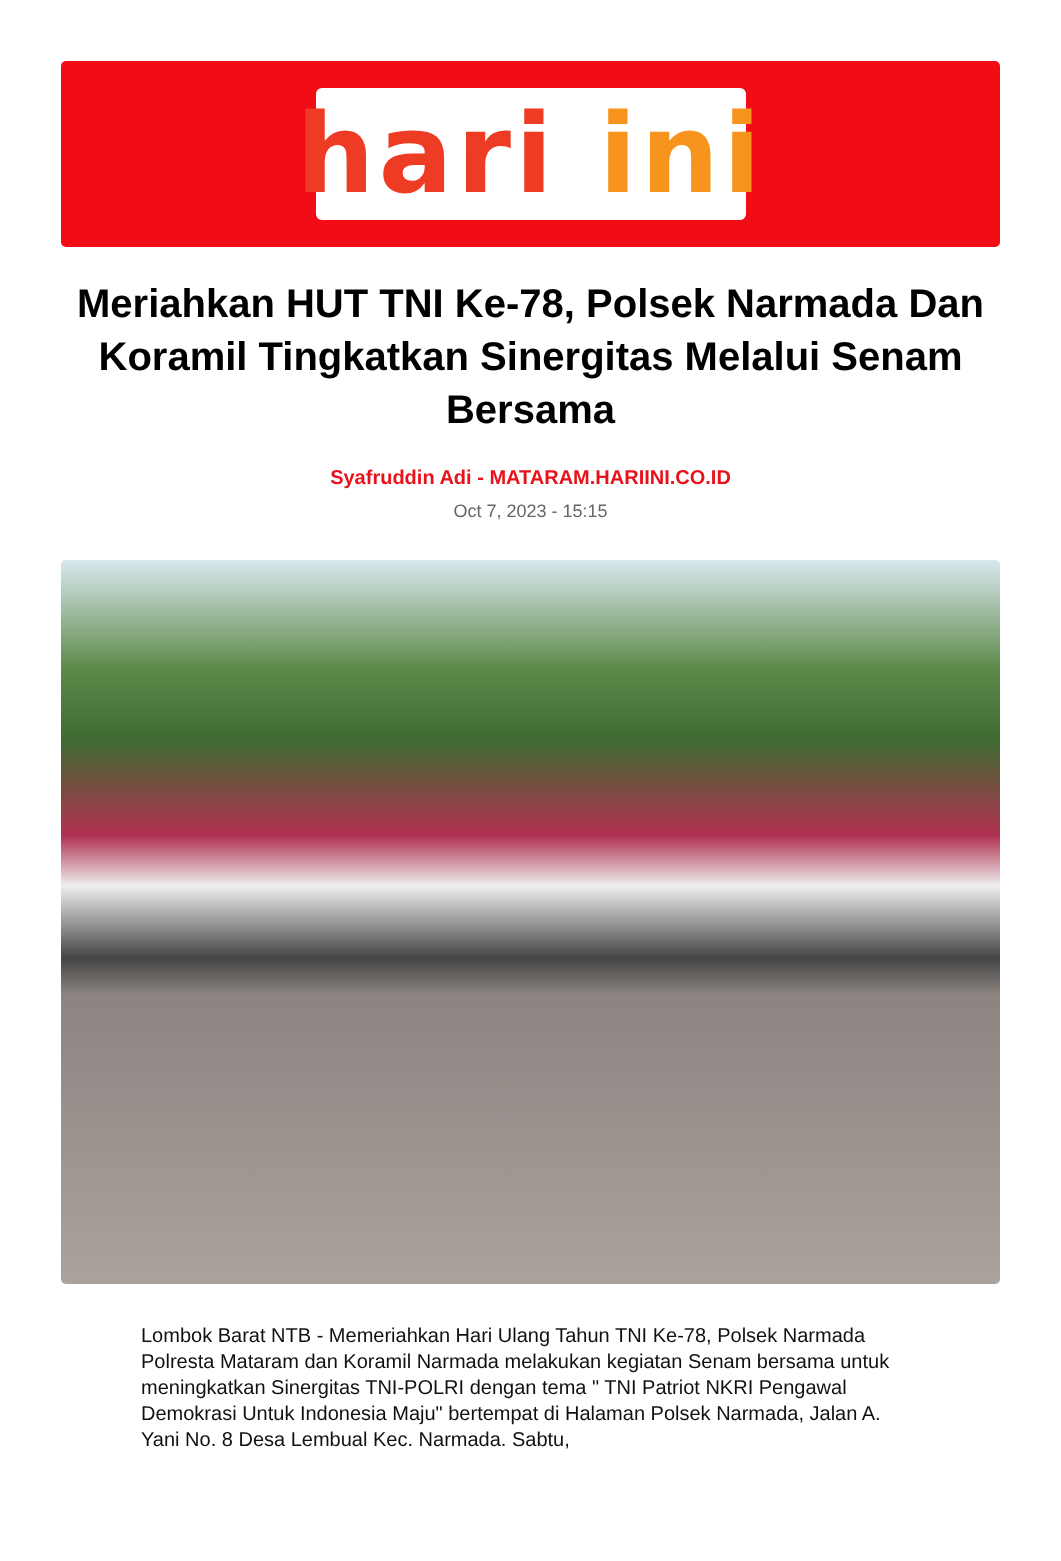hari ini
Meriahkan HUT TNI Ke-78, Polsek Narmada Dan Koramil Tingkatkan Sinergitas Melalui Senam Bersama
Syafruddin Adi - MATARAM.HARIINI.CO.ID
Oct 7, 2023 - 15:15
Lombok Barat NTB - Memeriahkan Hari Ulang Tahun TNI Ke-78, Polsek Narmada Polresta Mataram dan Koramil Narmada melakukan kegiatan Senam bersama untuk meningkatkan Sinergitas TNI-POLRI dengan tema " TNI Patriot NKRI Pengawal Demokrasi Untuk Indonesia Maju" bertempat di Halaman Polsek Narmada, Jalan A. Yani No. 8 Desa Lembual Kec. Narmada. Sabtu,